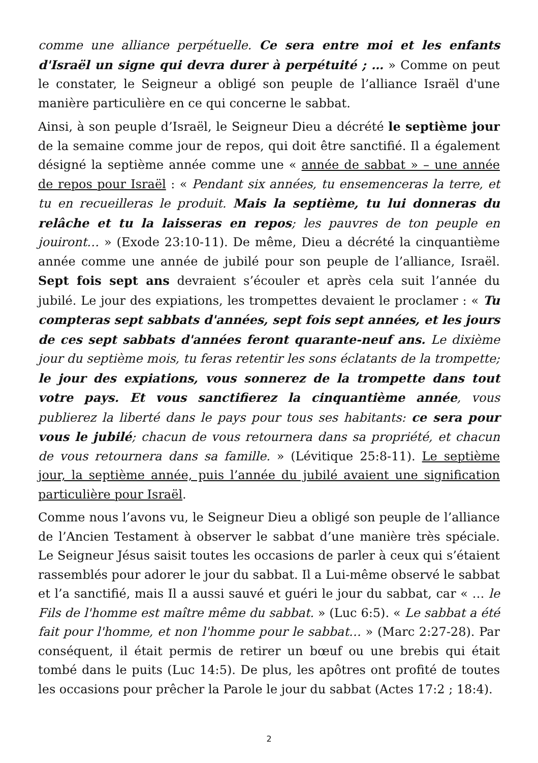comme une alliance perpétuelle. Ce sera entre moi et les enfants d'Israël un signe qui devra durer à perpétuité ; … » Comme on peut le constater, le Seigneur a obligé son peuple de l’alliance Israël d'une manière particulière en ce qui concerne le sabbat.
Ainsi, à son peuple d’Israël, le Seigneur Dieu a décrété le septième jour de la semaine comme jour de repos, qui doit être sanctifié. Il a également désigné la septième année comme une « année de sabbat » – une année de repos pour Israël : « Pendant six années, tu ensemenceras la terre, et tu en recueilleras le produit. Mais la septième, tu lui donneras du relâche et tu la laisseras en repos; les pauvres de ton peuple en jouiront… » (Exode 23:10-11). De même, Dieu a décrété la cinquantième année comme une année de jubilé pour son peuple de l’alliance, Israël. Sept fois sept ans devraient s’écouler et après cela suit l’année du jubilé. Le jour des expiations, les trompettes devaient le proclamer : « Tu compteras sept sabbats d'années, sept fois sept années, et les jours de ces sept sabbats d'années feront quarante-neuf ans. Le dixième jour du septième mois, tu feras retentir les sons éclatants de la trompette; le jour des expiations, vous sonnerez de la trompette dans tout votre pays. Et vous sanctifierez la cinquantième année, vous publierez la liberté dans le pays pour tous ses habitants: ce sera pour vous le jubilé; chacun de vous retournera dans sa propriété, et chacun de vous retournera dans sa famille. » (Lévitique 25:8-11). Le septième jour, la septième année, puis l’année du jubilé avaient une signification particulière pour Israël.
Comme nous l’avons vu, le Seigneur Dieu a obligé son peuple de l’alliance de l’Ancien Testament à observer le sabbat d’une manière très spéciale. Le Seigneur Jésus saisit toutes les occasions de parler à ceux qui s’étaient rassemblés pour adorer le jour du sabbat. Il a Lui-même observé le sabbat et l’a sanctifié, mais Il a aussi sauvé et guéri le jour du sabbat, car « … le Fils de l'homme est maître même du sabbat. » (Luc 6:5). « Le sabbat a été fait pour l'homme, et non l'homme pour le sabbat… » (Marc 2:27-28). Par conséquent, il était permis de retirer un bœuf ou une brebis qui était tombé dans le puits (Luc 14:5). De plus, les apôtres ont profité de toutes les occasions pour prêcher la Parole le jour du sabbat (Actes 17:2 ; 18:4).
2